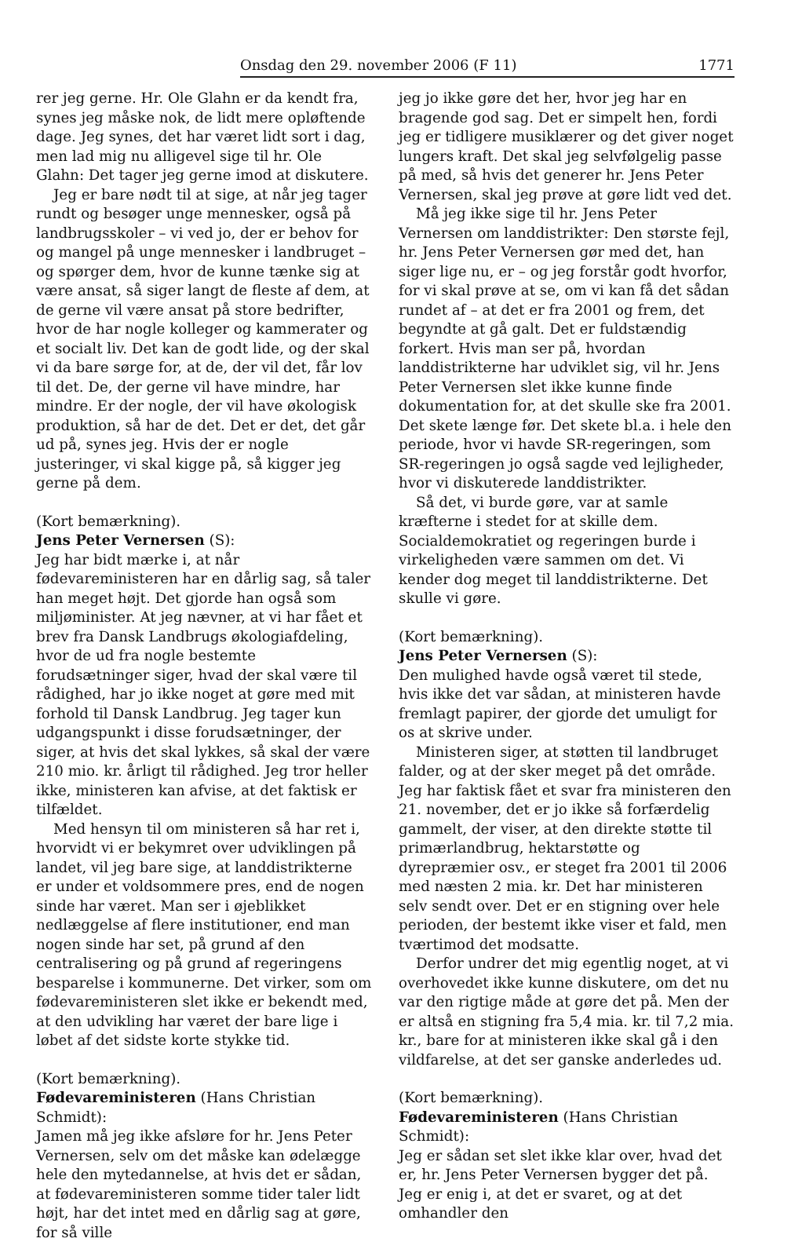Onsdag den 29. november 2006 (F 11) 1771
rer jeg gerne. Hr. Ole Glahn er da kendt fra, synes jeg måske nok, de lidt mere opløftende dage. Jeg synes, det har været lidt sort i dag, men lad mig nu alligevel sige til hr. Ole Glahn: Det tager jeg gerne imod at diskutere.
Jeg er bare nødt til at sige, at når jeg tager rundt og besøger unge mennesker, også på landbrugsskoler – vi ved jo, der er behov for og mangel på unge mennesker i landbruget – og spørger dem, hvor de kunne tænke sig at være ansat, så siger langt de fleste af dem, at de gerne vil være ansat på store bedrifter, hvor de har nogle kolleger og kammerater og et socialt liv. Det kan de godt lide, og der skal vi da bare sørge for, at de, der vil det, får lov til det. De, der gerne vil have mindre, har mindre. Er der nogle, der vil have økologisk produktion, så har de det. Det er det, det går ud på, synes jeg. Hvis der er nogle justeringer, vi skal kigge på, så kigger jeg gerne på dem.
(Kort bemærkning).
Jens Peter Vernersen (S):
Jeg har bidt mærke i, at når fødevareministeren har en dårlig sag, så taler han meget højt. Det gjorde han også som miljøminister. At jeg nævner, at vi har fået et brev fra Dansk Landbrugs økologiafdeling, hvor de ud fra nogle bestemte forudsætninger siger, hvad der skal være til rådighed, har jo ikke noget at gøre med mit forhold til Dansk Landbrug. Jeg tager kun udgangspunkt i disse forudsætninger, der siger, at hvis det skal lykkes, så skal der være 210 mio. kr. årligt til rådighed. Jeg tror heller ikke, ministeren kan afvise, at det faktisk er tilfældet.
Med hensyn til om ministeren så har ret i, hvorvidt vi er bekymret over udviklingen på landet, vil jeg bare sige, at landdistrikterne er under et voldsommere pres, end de nogen sinde har været. Man ser i øjeblikket nedlæggelse af flere institutioner, end man nogen sinde har set, på grund af den centralisering og på grund af regeringens besparelse i kommunerne. Det virker, som om fødevareministeren slet ikke er bekendt med, at den udvikling har været der bare lige i løbet af det sidste korte stykke tid.
(Kort bemærkning).
Fødevareministeren (Hans Christian Schmidt):
Jamen må jeg ikke afsløre for hr. Jens Peter Vernersen, selv om det måske kan ødelægge hele den mytedannelse, at hvis det er sådan, at fødevareministeren somme tider taler lidt højt, har det intet med en dårlig sag at gøre, for så ville
jeg jo ikke gøre det her, hvor jeg har en bragende god sag. Det er simpelt hen, fordi jeg er tidligere musiklærer og det giver noget lungers kraft. Det skal jeg selvfølgelig passe på med, så hvis det generer hr. Jens Peter Vernersen, skal jeg prøve at gøre lidt ved det.
Må jeg ikke sige til hr. Jens Peter Vernersen om landdistrikter: Den største fejl, hr. Jens Peter Vernersen gør med det, han siger lige nu, er – og jeg forstår godt hvorfor, for vi skal prøve at se, om vi kan få det sådan rundet af – at det er fra 2001 og frem, det begyndte at gå galt. Det er fuldstændig forkert. Hvis man ser på, hvordan landdistrikterne har udviklet sig, vil hr. Jens Peter Vernersen slet ikke kunne finde dokumentation for, at det skulle ske fra 2001. Det skete længe før. Det skete bl.a. i hele den periode, hvor vi havde SR-regeringen, som SR-regeringen jo også sagde ved lejligheder, hvor vi diskuterede landdistrikter.
Så det, vi burde gøre, var at samle kræfterne i stedet for at skille dem. Socialdemokratiet og regeringen burde i virkeligheden være sammen om det. Vi kender dog meget til landdistrikterne. Det skulle vi gøre.
(Kort bemærkning).
Jens Peter Vernersen (S):
Den mulighed havde også været til stede, hvis ikke det var sådan, at ministeren havde fremlagt papirer, der gjorde det umuligt for os at skrive under.
Ministeren siger, at støtten til landbruget falder, og at der sker meget på det område. Jeg har faktisk fået et svar fra ministeren den 21. november, det er jo ikke så forfærdelig gammelt, der viser, at den direkte støtte til primærlandbrug, hektarstøtte og dyrepræmier osv., er steget fra 2001 til 2006 med næsten 2 mia. kr. Det har ministeren selv sendt over. Det er en stigning over hele perioden, der bestemt ikke viser et fald, men tværtimod det modsatte.
Derfor undrer det mig egentlig noget, at vi overhovedet ikke kunne diskutere, om det nu var den rigtige måde at gøre det på. Men der er altså en stigning fra 5,4 mia. kr. til 7,2 mia. kr., bare for at ministeren ikke skal gå i den vildfarelse, at det ser ganske anderledes ud.
(Kort bemærkning).
Fødevareministeren (Hans Christian Schmidt):
Jeg er sådan set slet ikke klar over, hvad det er, hr. Jens Peter Vernersen bygger det på. Jeg er enig i, at det er svaret, og at det omhandler den